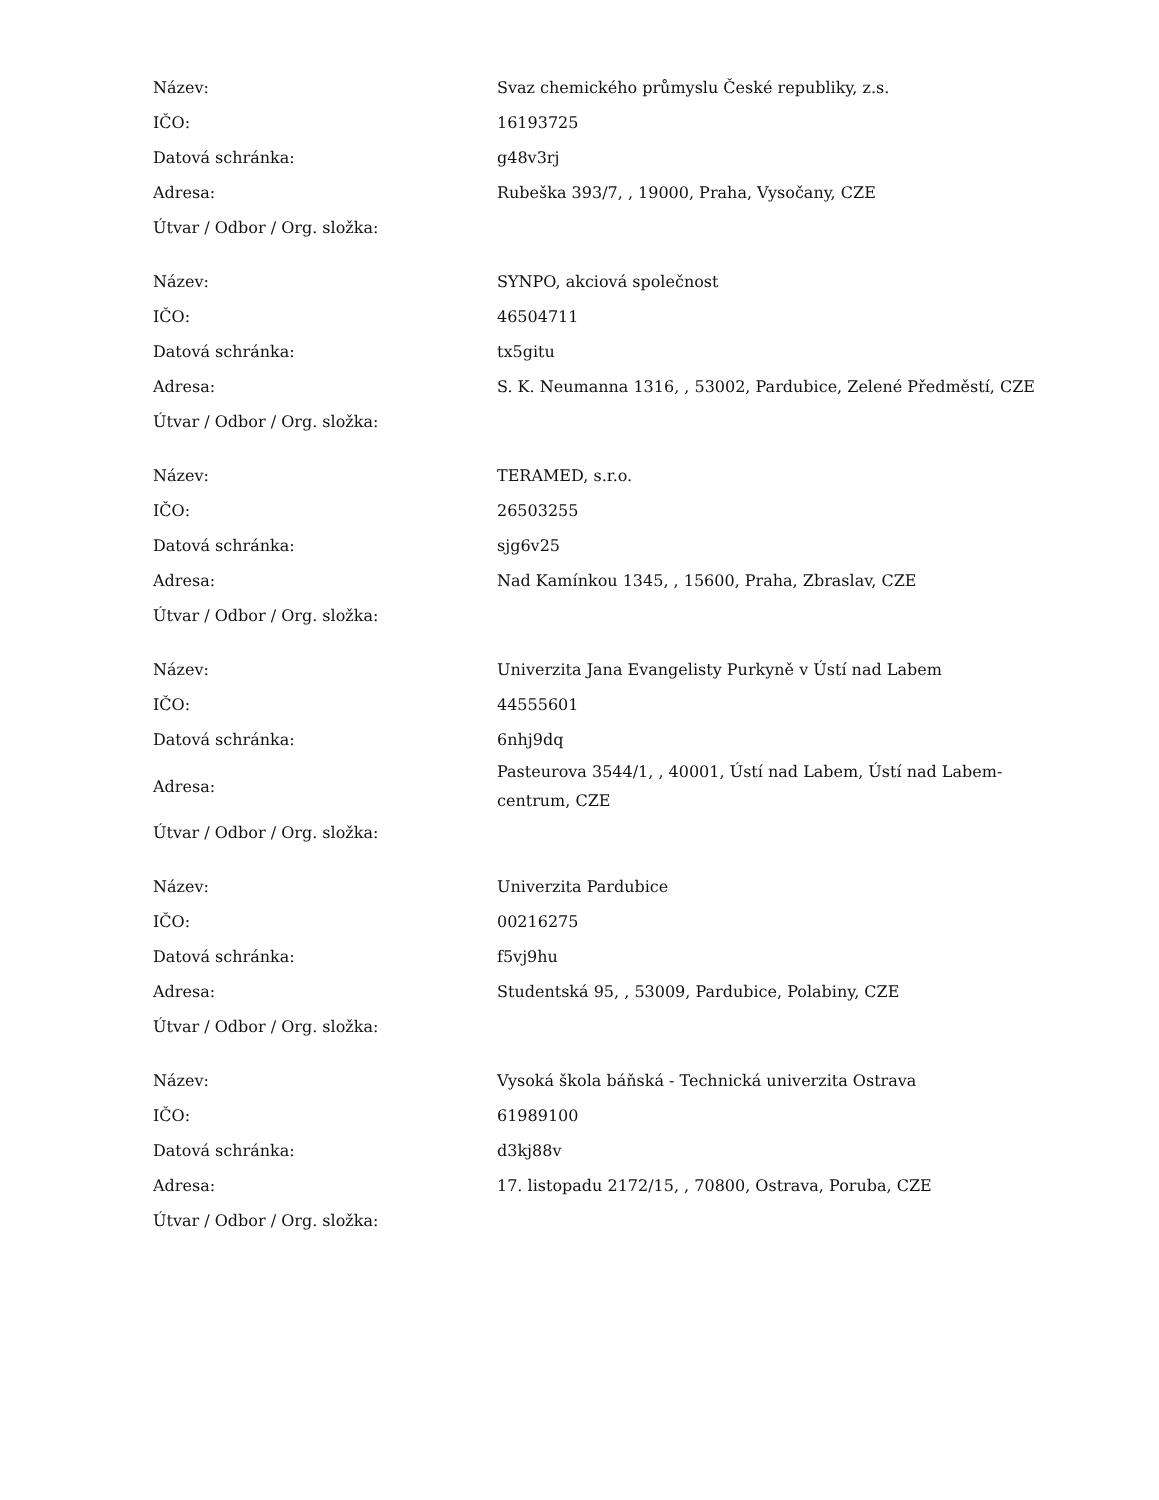| Název: | Svaz chemického průmyslu České republiky, z.s. |
| IČO: | 16193725 |
| Datová schránka: | g48v3rj |
| Adresa: | Rubeška 393/7, , 19000, Praha, Vysočany, CZE |
| Útvar / Odbor / Org. složka: | |
| Název: | SYNPO, akciová společnost |
| IČO: | 46504711 |
| Datová schránka: | tx5gitu |
| Adresa: | S. K. Neumanna 1316, , 53002, Pardubice, Zelené Předměstí, CZE |
| Útvar / Odbor / Org. složka: | |
| Název: | TERAMED, s.r.o. |
| IČO: | 26503255 |
| Datová schránka: | sjg6v25 |
| Adresa: | Nad Kamínkou 1345, , 15600, Praha, Zbraslav, CZE |
| Útvar / Odbor / Org. složka: | |
| Název: | Univerzita Jana Evangelisty Purkyně v Ústí nad Labem |
| IČO: | 44555601 |
| Datová schránka: | 6nhj9dq |
| Adresa: | Pasteurova 3544/1, , 40001, Ústí nad Labem, Ústí nad Labem-centrum, CZE |
| Útvar / Odbor / Org. složka: | |
| Název: | Univerzita Pardubice |
| IČO: | 00216275 |
| Datová schránka: | f5vj9hu |
| Adresa: | Studentská 95, , 53009, Pardubice, Polabiny, CZE |
| Útvar / Odbor / Org. složka: | |
| Název: | Vysoká škola báňská - Technická univerzita Ostrava |
| IČO: | 61989100 |
| Datová schránka: | d3kj88v |
| Adresa: | 17. listopadu 2172/15, , 70800, Ostrava, Poruba, CZE |
| Útvar / Odbor / Org. složka: | |